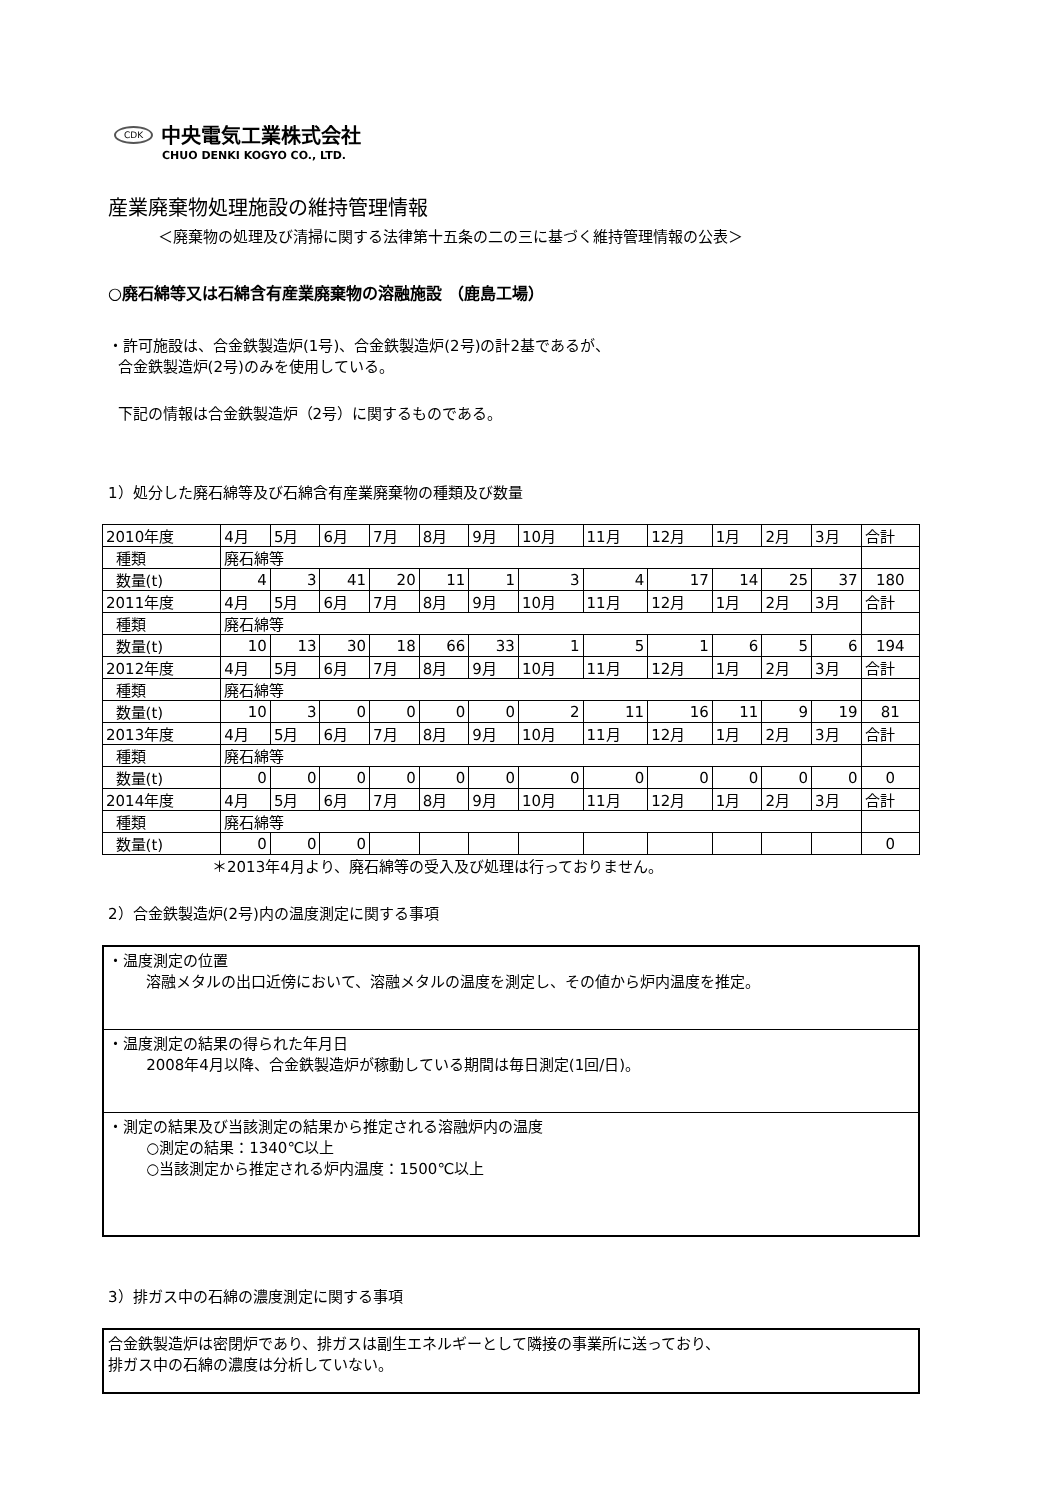CDK 中央電気工業株式会社
CHUO DENKI KOGYO CO., LTD.
産業廃棄物処理施設の維持管理情報
＜廃棄物の処理及び清掃に関する法律第十五条の二の三に基づく維持管理情報の公表＞
○廃石綿等又は石綿含有産業廃棄物の溶融施設 （鹿島工場）
・許可施設は、合金鉄製造炉(1号)、合金鉄製造炉(2号)の計2基であるが、
合金鉄製造炉(2号)のみを使用している。
下記の情報は合金鉄製造炉（2号）に関するものである。
1）処分した廃石綿等及び石綿含有産業廃棄物の種類及び数量
| 2010年度 | 4月 | 5月 | 6月 | 7月 | 8月 | 9月 | 10月 | 11月 | 12月 | 1月 | 2月 | 3月 | 合計 |
| 種類 | 廃石綿等 | | | | | | | | | | | | |
| 数量(t) | 4 | 3 | 41 | 20 | 11 | 1 | 3 | 4 | 17 | 14 | 25 | 37 | 180 |
| 2011年度 | 4月 | 5月 | 6月 | 7月 | 8月 | 9月 | 10月 | 11月 | 12月 | 1月 | 2月 | 3月 | 合計 |
| 種類 | 廃石綿等 | | | | | | | | | | | | |
| 数量(t) | 10 | 13 | 30 | 18 | 66 | 33 | 1 | 5 | 1 | 6 | 5 | 6 | 194 |
| 2012年度 | 4月 | 5月 | 6月 | 7月 | 8月 | 9月 | 10月 | 11月 | 12月 | 1月 | 2月 | 3月 | 合計 |
| 種類 | 廃石綿等 | | | | | | | | | | | | |
| 数量(t) | 10 | 3 | 0 | 0 | 0 | 0 | 2 | 11 | 16 | 11 | 9 | 19 | 81 |
| 2013年度 | 4月 | 5月 | 6月 | 7月 | 8月 | 9月 | 10月 | 11月 | 12月 | 1月 | 2月 | 3月 | 合計 |
| 種類 | 廃石綿等 | | | | | | | | | | | | |
| 数量(t) | 0 | 0 | 0 | 0 | 0 | 0 | 0 | 0 | 0 | 0 | 0 | 0 | 0 |
| 2014年度 | 4月 | 5月 | 6月 | 7月 | 8月 | 9月 | 10月 | 11月 | 12月 | 1月 | 2月 | 3月 | 合計 |
| 種類 | 廃石綿等 | | | | | | | | | | | | |
| 数量(t) | 0 | 0 | 0 | | | | | | | | | | 0 |
＊2013年4月より、廃石綿等の受入及び処理は行っておりません。
2）合金鉄製造炉(2号)内の温度測定に関する事項
・温度測定の位置
溶融メタルの出口近傍において、溶融メタルの温度を測定し、その値から炉内温度を推定。
・温度測定の結果の得られた年月日
2008年4月以降、合金鉄製造炉が稼動している期間は毎日測定(1回/日)。
・測定の結果及び当該測定の結果から推定される溶融炉内の温度
○測定の結果：1340℃以上
○当該測定から推定される炉内温度：1500℃以上
3）排ガス中の石綿の濃度測定に関する事項
合金鉄製造炉は密閉炉であり、排ガスは副生エネルギーとして隣接の事業所に送っており、
排ガス中の石綿の濃度は分析していない。